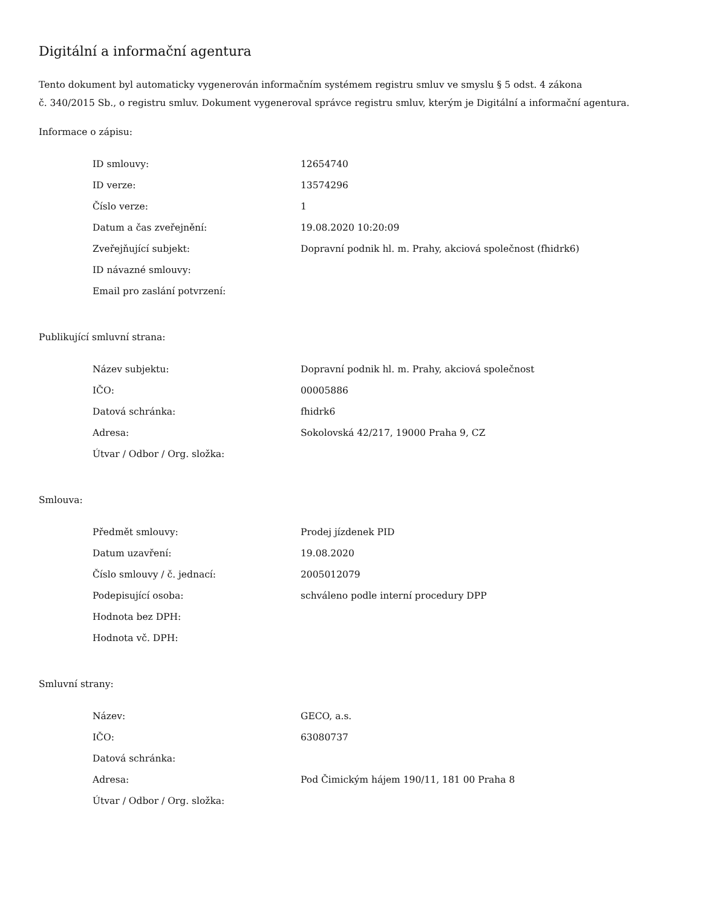Digitální a informační agentura
Tento dokument byl automaticky vygenerován informačním systémem registru smluv ve smyslu § 5 odst. 4 zákona
č. 340/2015 Sb., o registru smluv. Dokument vygeneroval správce registru smluv, kterým je Digitální a informační agentura.
Informace o zápisu:
| ID smlouvy: | 12654740 |
| ID verze: | 13574296 |
| Číslo verze: | 1 |
| Datum a čas zveřejnění: | 19.08.2020 10:20:09 |
| Zveřejňující subjekt: | Dopravní podnik hl. m. Prahy, akciová společnost (fhidrk6) |
| ID návazné smlouvy: | |
| Email pro zaslání potvrzení: | |
Publikující smluvní strana:
| Název subjektu: | Dopravní podnik hl. m. Prahy, akciová společnost |
| IČO: | 00005886 |
| Datová schránka: | fhidrk6 |
| Adresa: | Sokolovská 42/217, 19000 Praha 9, CZ |
| Útvar / Odbor / Org. složka: | |
Smlouva:
| Předmět smlouvy: | Prodej jízdenek PID |
| Datum uzavření: | 19.08.2020 |
| Číslo smlouvy / č. jednací: | 2005012079 |
| Podepisující osoba: | schváleno podle interní procedury DPP |
| Hodnota bez DPH: | |
| Hodnota vč. DPH: | |
Smluvní strany:
| Název: | GECO, a.s. |
| IČO: | 63080737 |
| Datová schránka: | |
| Adresa: | Pod Čimickým hájem 190/11, 181 00 Praha 8 |
| Útvar / Odbor / Org. složka: | |